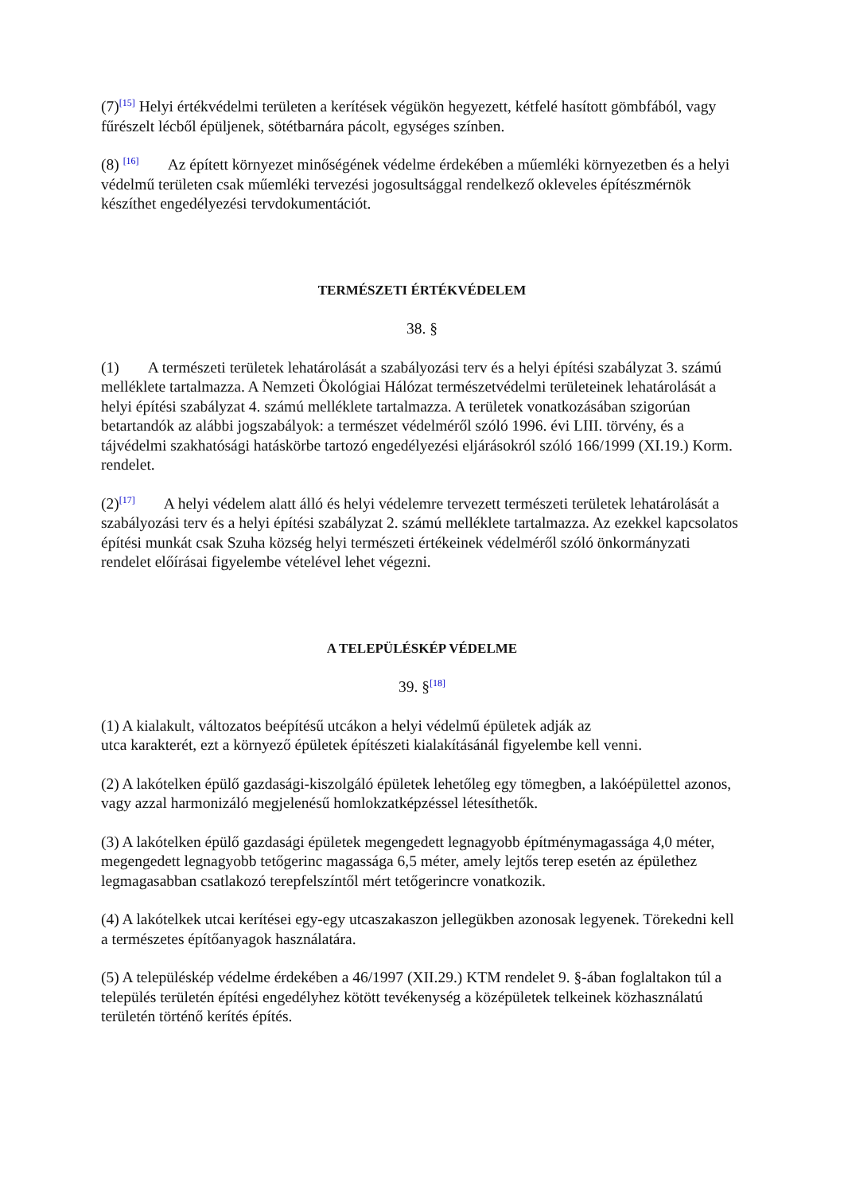(7)<sup>[15]</sup> Helyi értékvédelmi területen a kerítések végükön hegyezett, kétfelé hasított gömbfából, vagy fűrészelt lécből épüljenek, sötétbarnára pácolt, egységes színben.
(8) <sup>[16]</sup> Az épített környezet minőségének védelme érdekében a műemléki környezetben és a helyi védelmű területen csak műemléki tervezési jogosultsággal rendelkező okleveles építészmérnök készíthet engedélyezési tervdokumentációt.
TERMÉSZETI ÉRTÉKVÉDELEM
38. §
(1) A természeti területek lehatárolását a szabályozási terv és a helyi építési szabályzat 3. számú melléklete tartalmazza. A Nemzeti Ökológiai Hálózat természetvédelmi területeinek lehatárolását a helyi építési szabályzat 4. számú melléklete tartalmazza. A területek vonatkozásában szigorúan betartandók az alábbi jogszabályok: a természet védelméről szóló 1996. évi LIII. törvény, és a tájvédelmi szakhatósági hatáskörbe tartozó engedélyezési eljárásokról szóló 166/1999 (XI.19.) Korm. rendelet.
(2)<sup>[17]</sup> A helyi védelem alatt álló és helyi védelemre tervezett természeti területek lehatárolását a szabályozási terv és a helyi építési szabályzat 2. számú melléklete tartalmazza. Az ezekkel kapcsolatos építési munkát csak Szuha község helyi természeti értékeinek védelméről szóló önkormányzati rendelet előírásai figyelembe vételével lehet végezni.
A TELEPÜLÉSKÉP VÉDELME
39. §<sup>[18]</sup>
(1) A kialakult, változatos beépítésű utcákon a helyi védelmű épületek adják az
utca karakterét, ezt a környező épületek építészeti kialakításánál figyelembe kell venni.
(2) A lakótelken épülő gazdasági-kiszolgáló épületek lehetőleg egy tömegben, a lakóépülettel azonos, vagy azzal harmonizáló megjelenésű homlokzatképzéssel létesíthetők.
(3) A lakótelken épülő gazdasági épületek megengedett legnagyobb építménymagassága 4,0 méter, megengedett legnagyobb tetőgerinc magassága 6,5 méter, amely lejtős terep esetén az épülethez legmagasabban csatlakozó terepfelszíntől mért tetőgerincre vonatkozik.
(4) A lakótelkek utcai kerítései egy-egy utcaszakaszon jellegükben azonosak legyenek. Törekedni kell a természetes építőanyagok használatára.
(5) A településkép védelme érdekében a 46/1997 (XII.29.) KTM rendelet 9. §-ában foglaltakon túl a település területén építési engedélyhez kötött tevékenység a középületek telkeinek közhasználatú területén történő kerítés építés.